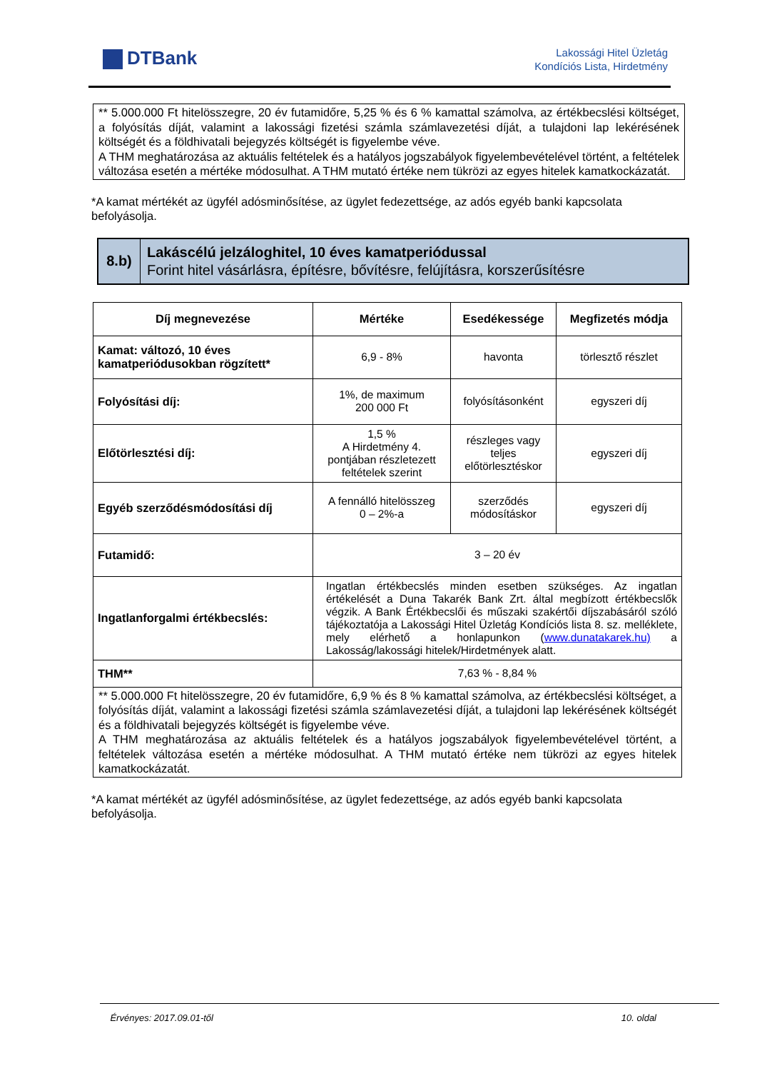DTBank
Lakossági Hitel Üzletág
Kondíciós Lista, Hirdetmény
** 5.000.000 Ft hitelösszegre, 20 év futamidőre, 5,25 % és 6 % kamattal számolva, az értékbecslési költséget, a folyósítás díját, valamint a lakossági fizetési számla számlavezetési díját, a tulajdoni lap lekérésének költségét és a földhivatali bejegyzés költségét is figyelembe véve.
A THM meghatározása az aktuális feltételek és a hatályos jogszabályok figyelembevételével történt, a feltételek változása esetén a mértéke módosulhat. A THM mutató értéke nem tükrözi az egyes hitelek kamatkockázatát.
*A kamat mértékét az ügyfél adósminősítése, az ügylet fedezettsége, az adós egyéb banki kapcsolata befolyásolja.
8.b)
Lakáscélú jelzáloghitel, 10 éves kamatperiódussal
Forint hitel vásárlásra, építésre, bővítésre, felújításra, korszerűsítésre
| Díj megnevezése | Mértéke | Esedékessége | Megfizetés módja |
| --- | --- | --- | --- |
| Kamat: változó, 10 éves kamatperiódusokban rögzített* | 6,9 - 8% | havonta | törlesztő részlet |
| Folyósítási díj: | 1%, de maximum 200 000 Ft | folyósításonként | egyszeri díj |
| Előtörlesztési díj: | 1,5 % A Hirdetmény 4. pontjában részletezett feltételek szerint | részleges vagy teljes előtörlesztéskor | egyszeri díj |
| Egyéb szerződésmódosítási díj | A fennálló hitelösszeg 0 – 2%-a | szerződés módosításkor | egyszeri díj |
| Futamidő: | 3 – 20 év | | |
| Ingatlanforgalmi értékbecslés: | Ingatlan értékbecslés minden esetben szükséges. Az ingatlan értékelését a Duna Takarék Bank Zrt. által megbízott értékbecslők végzik. A Bank Értékbecslői és műszaki szakértői díjszabásáról szóló tájékoztatója a Lakossági Hitel Üzletág Kondíciós lista 8. sz. melléklete, mely elérhető a honlapunkon ( www.dunatakarek.hu) a Lakosság/lakossági hitelek/Hirdetmények alatt. | | |
| THM** | 7,63 % - 8,84 % | | |
| ** 5.000.000 Ft hitelösszegre, 20 év futamidőre, 6,9 % és 8 % kamattal számolva, az értékbecslési költséget, a folyósítás díját, valamint a lakossági fizetési számla számlavezetési díját, a tulajdoni lap lekérésének költségét és a földhivatali bejegyzés költségét is figyelembe véve. A THM meghatározása az aktuális feltételek és a hatályos jogszabályok figyelembevételével történt, a feltételek változása esetén a mértéke módosulhat. A THM mutató értéke nem tükrözi az egyes hitelek kamatkockázatát. | | | |
*A kamat mértékét az ügyfél adósminősítése, az ügylet fedezettsége, az adós egyéb banki kapcsolata befolyásolja.
Érvényes: 2017.09.01-től 10. oldal